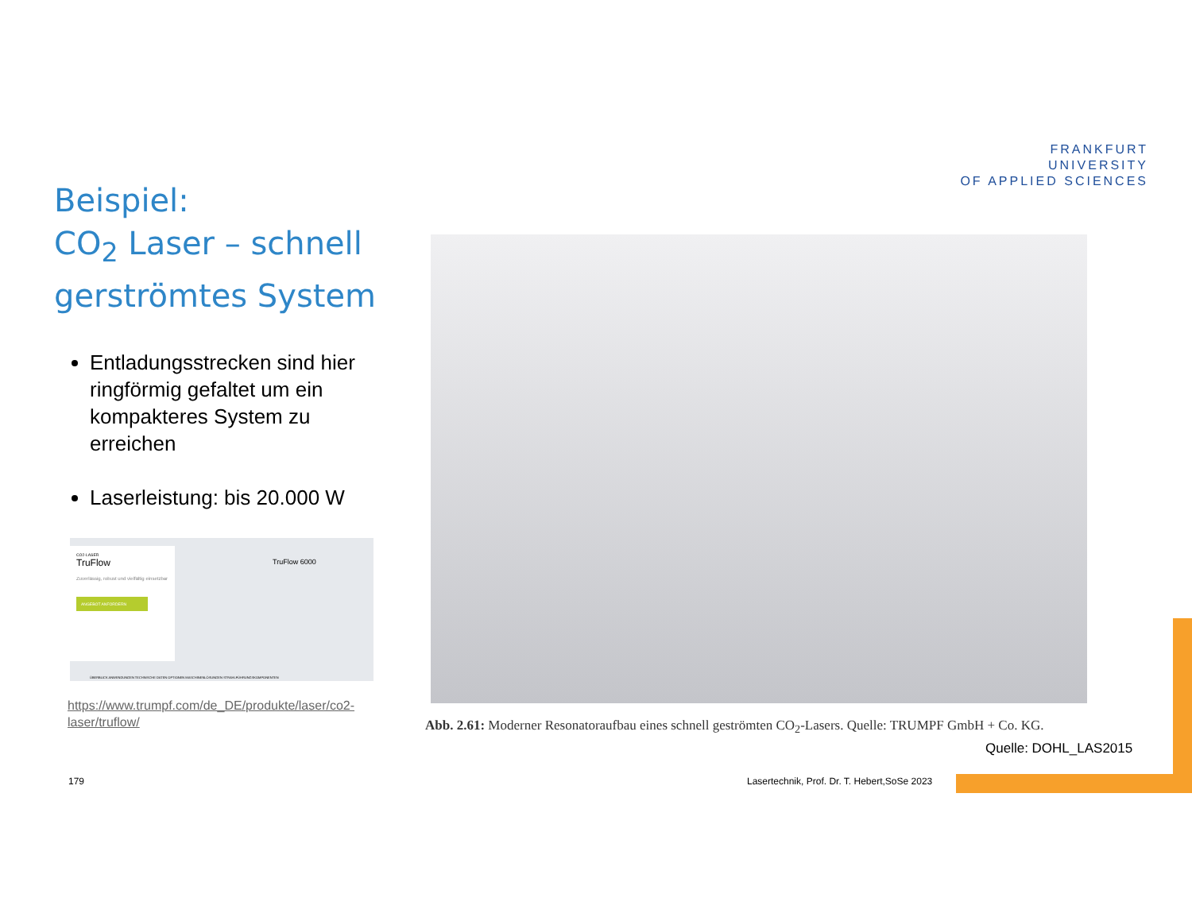FRANKFURT
UNIVERSITY
OF APPLIED SCIENCES
Beispiel:
CO<sub>2</sub> Laser – schnell gerströmtes System
Entladungsstrecken sind hier ringförmig gefaltet um ein kompakteres System zu erreichen
Laserleistung: bis 20.000 W
CO2-LASER
TruFlow
Zuverlässig, robust und vielfältig einsetzbar
ANGEBOT ANFORDERN
TruFlow 6000
ÜBERBLICK ANWENDUNGEN TECHNISCHE DATEN OPTIONEN MASCHINENLÖSUNGEN STRAHLFÜHRUNGSKOMPONENTEN
https://www.trumpf.com/de_DE/produkte/laser/co2-laser/truflow/
Abb. 2.61: Moderner Resonatoraufbau eines schnell geströmten CO<sub>2</sub>-Lasers. Quelle: TRUMPF GmbH + Co. KG.
Quelle: DOHL_LAS2015
179
Lasertechnik, Prof. Dr. T. Hebert,SoSe 2023